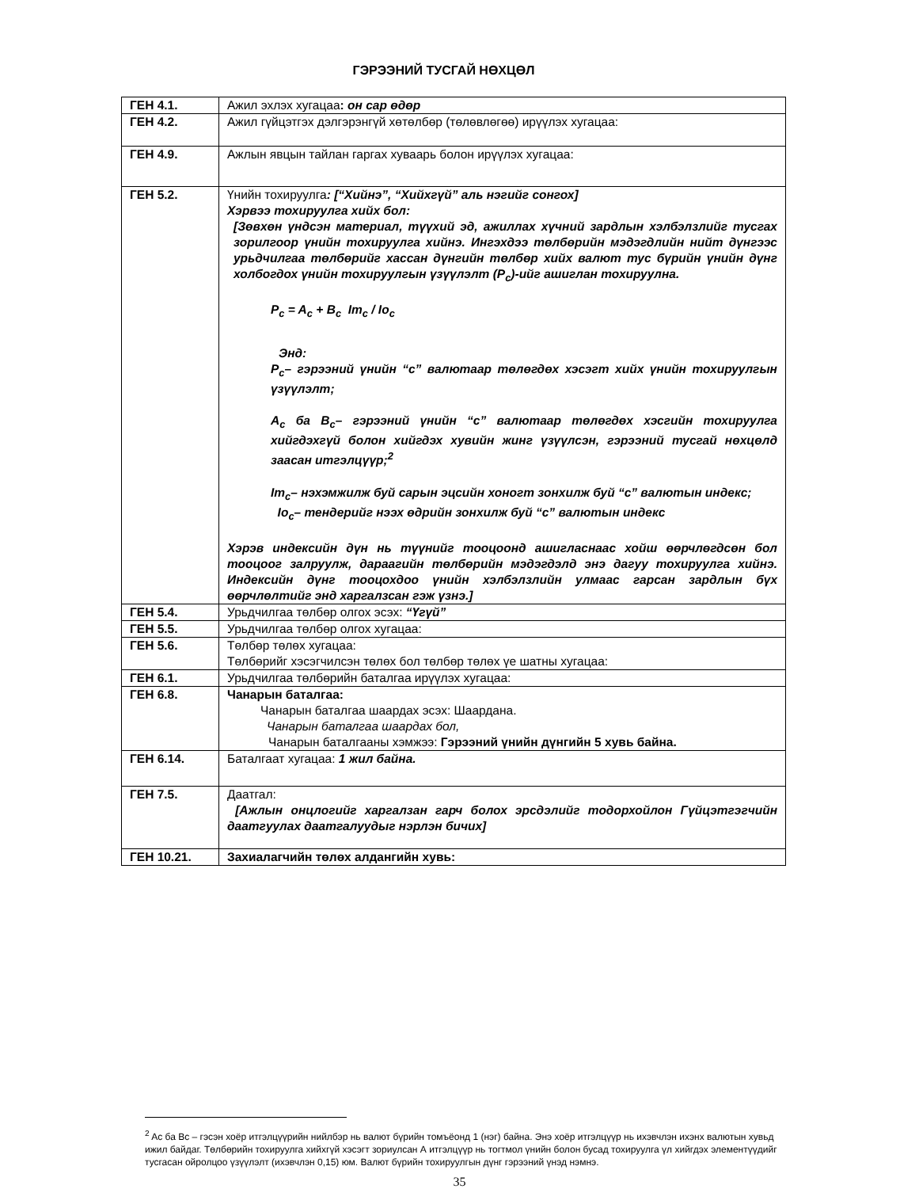ГЭРЭЭНИЙ ТУСГАЙ НӨХЦӨЛ
| ГЕН 4.1. | Ажил эхлэх хугацаа : он сар өдөр |
| ГЕН 4.2. | Ажил гүйцэтгэх дэлгэрэнгүй хөтөлбөр (төлөвлөгөө) ирүүлэх хугацаа: |
| ГЕН 4.9. | Ажлын явцын тайлан гаргах хуваарь болон ирүүлэх хугацаа: |
| ГЕН 5.2. | Үнийн тохируулга : [“Хийнэ”, “Хийхгүй” аль нэгийг сонгох] Хэрвээ тохируулга хийх бол: [Зөвхөн үндсэн материал, түүхий эд, ажиллах хүчний зардлын хэлбэлзлийг тусгах зорилгоор үнийн тохируулга хийнэ. Ингэхдээ төлбөрийн мэдэгдлийн нийт дүнгээс урьдчилгаа төлбөрийг хассан дүнгийн төлбөр хийх валют тус бүрийн үнийн дүнг холбогдох үнийн тохируулгын үзүүлэлт (P<sub>c</sub>)-ийг ашиглан тохируулна. P<sub>c</sub> = A<sub>c</sub> + B<sub>c</sub> Im<sub>c</sub> / Io<sub>c</sub> Энд: P<sub>c</sub>– гэрээний үнийн “c” валютаар төлөгдөх хэсэгт хийх үнийн тохируулгын үзүүлэлт; A<sub>c</sub> ба B<sub>c</sub>– гэрээний үнийн “c” валютаар төлөгдөх хэсгийн тохируулга хийгдэхгүй болон хийгдэх хувийн жинг үзүүлсэн, гэрээний тусгай нөхцөлд заасан итгэлцүүр;<sup>2</sup> Im<sub>c</sub>– нэхэмжилж буй сарын эцсийн хоногт зонхилж буй “c” валютын индекс; Io<sub>c</sub>– тендерийг нээх өдрийн зонхилж буй “c” валютын индекс Хэрэв индексийн дүн нь түүнийг тооцоонд ашигласнаас хойш өөрчлөгдсөн бол тооцоог залруулж, дараагийн төлбөрийн мэдэгдэлд энэ дагуу тохируулга хийнэ. Индексийн дүнг тооцохдоо үнийн хэлбэлзлийн улмаас гарсан зардлын бүх өөрчлөлтийг энд харгалзсан гэж үзнэ.] |
| ГЕН 5.4. | Урьдчилгаа төлбөр олгох эсэх: “Үгүй” |
| ГЕН 5.5. | Урьдчилгаа төлбөр олгох хугацаа: |
| ГЕН 5.6. | Төлбөр төлөх хугацаа: Төлбөрийг хэсэгчилсэн төлөх бол төлбөр төлөх үе шатны хугацаа: |
| ГЕН 6.1. | Урьдчилгаа төлбөрийн баталгаа ирүүлэх хугацаа: |
| ГЕН 6.8. | Чанарын баталгаа: Чанарын баталгаа шаардах эсэх: Шаардана. Чанарын баталгаа шаардах бол, Чанарын баталгааны хэмжээ: Гэрээний үнийн дүнгийн 5 хувь байна. |
| ГЕН 6.14. | Баталгаат хугацаа: 1 жил байна. |
| ГЕН 7.5. | Даатгал: [Ажлын онцлогийг харгалзан гарч болох эрсдэлийг тодорхойлон Гүйцэтгэгчийн даатгуулах даатгалуудыг нэрлэн бичих] |
| ГЕН 10.21. | Захиалагчийн төлөх алдангийн хувь: |
<sup>2</sup> Ac ба Bc – гэсэн хоёр итгэлцүүрийн нийлбэр нь валют бүрийн томъёонд 1 (нэг) байна. Энэ хоёр итгэлцүүр нь ихэвчлэн ихэнх валютын хувьд ижил байдаг. Төлбөрийн тохируулга хийхгүй хэсэгт зориулсан А итгэлцүүр нь тогтмол үнийн болон бусад тохируулга үл хийгдэх элементүүдийг тусгасан ойролцоо үзүүлэлт (ихэвчлэн 0,15) юм. Валют бүрийн тохируулгын дүнг гэрээний үнэд нэмнэ.
35